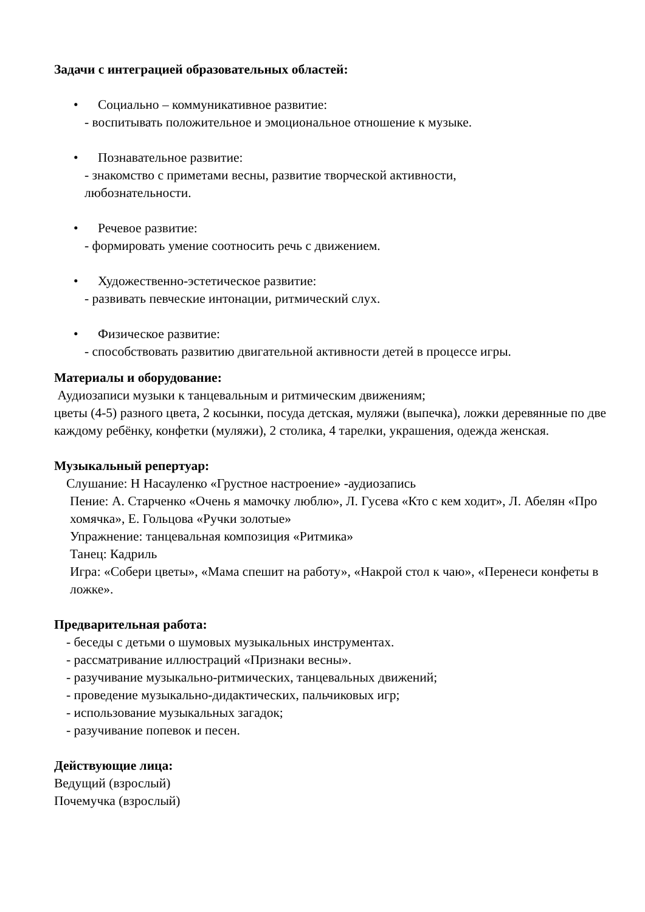Задачи с интеграцией образовательных областей:
• Социально – коммуникативное развитие:
- воспитывать положительное и эмоциональное отношение к музыке.
• Познавательное развитие:
- знакомство с приметами весны, развитие творческой активности,
любознательности.
• Речевое развитие:
- формировать умение соотносить речь с движением.
• Художественно-эстетическое развитие:
- развивать певческие интонации, ритмический слух.
• Физическое развитие:
- способствовать развитию двигательной активности детей в процессе игры.
Материалы и оборудование:
Аудиозаписи музыки к танцевальным и ритмическим движениям;
цветы (4-5) разного цвета, 2 косынки, посуда детская, муляжи (выпечка), ложки деревянные по две каждому ребёнку, конфетки (муляжи), 2 столика, 4 тарелки, украшения, одежда женская.
Музыкальный репертуар:
Слушание: Н Насауленко «Грустное настроение» -аудиозапись
Пение: А. Старченко «Очень я мамочку люблю», Л. Гусева «Кто с кем ходит», Л. Абелян «Про хомячка», Е. Гольцова «Ручки золотые»
Упражнение: танцевальная композиция «Ритмика»
Танец: Кадриль
Игра: «Собери цветы», «Мама спешит на работу», «Накрой стол к чаю», «Перенеси конфеты в ложке».
Предварительная работа:
- беседы с детьми о шумовых музыкальных инструментах.
- рассматривание иллюстраций «Признаки весны».
- разучивание музыкально-ритмических, танцевальных движений;
- проведение музыкально-дидактических, пальчиковых игр;
- использование музыкальных загадок;
- разучивание попевок и песен.
Действующие лица:
Ведущий (взрослый)
Почемучка (взрослый)